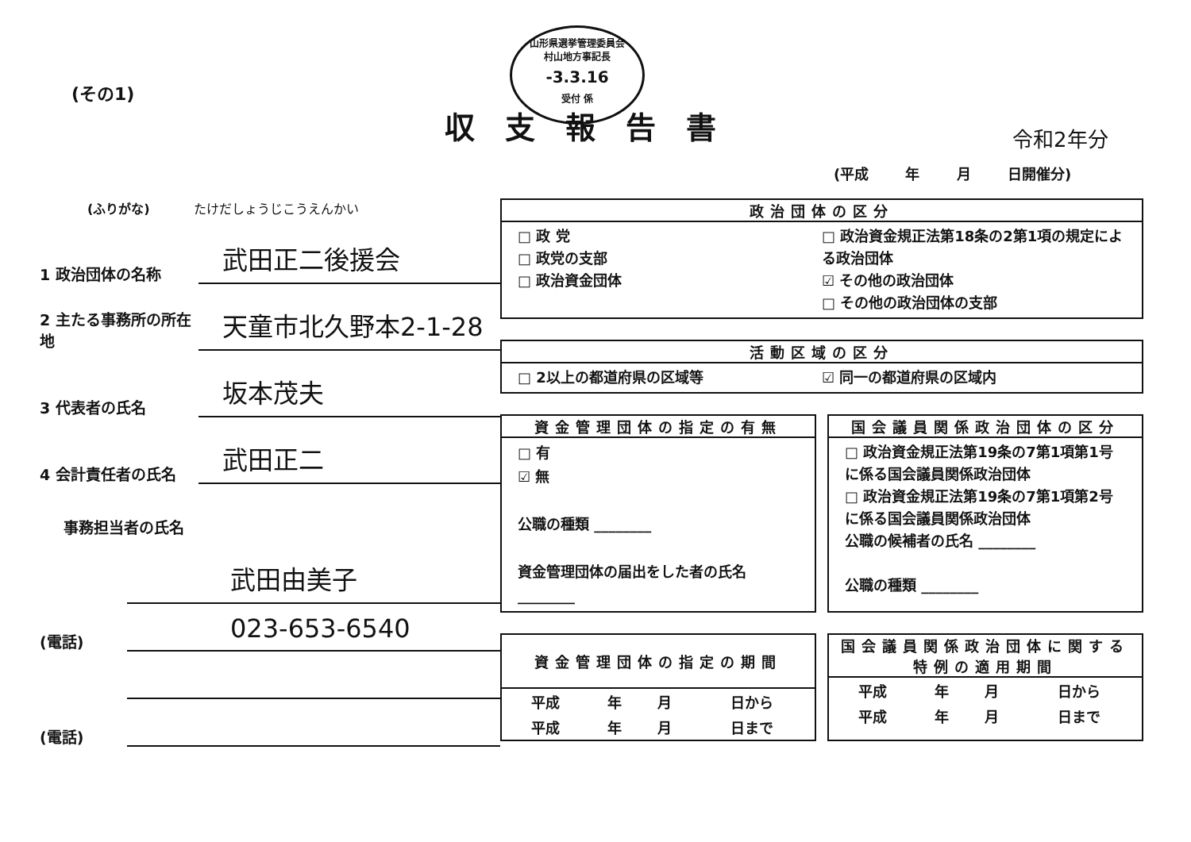(その1)
山形県選挙管理委員会
村山地方事記長
-3.3.16
受付 係
収支報告書 令和2年分
(平成 年 月 日開催分)
(ふりがな) たけだしょうじこうえんかい
1 政治団体の名称
武田正二後援会
2 主たる事務所の所在地
天童市北久野本2-1-28
3 代表者の氏名
坂本茂夫
4 会計責任者の氏名
武田正二
事務担当者の氏名
武田由美子
(電話)
023-653-6540
(電話)
政治団体の区分
□ 政 党
□ 政党の支部
□ 政治資金団体
□ 政治資金規正法第18条の2第1項の規定による政治団体
☑ その他の政治団体
□ その他の政治団体の支部
活動区域の区分
□ 2以上の都道府県の区域等 ☑ 同一の都道府県の区域内
資金管理団体の指定の有無
□ 有
☑ 無
公職の種類 ________
資金管理団体の届出をした者の氏名 ________
国会議員関係政治団体の区分
□ 政治資金規正法第19条の7第1項第1号に係る国会議員関係政治団体
□ 政治資金規正法第19条の7第1項第2号に係る国会議員関係政治団体
公職の候補者の氏名 ________
公職の種類 ________
資金管理団体の指定の期間
| 平成 | 年 | 月 | 日から |
| 平成 | 年 | 月 | 日まで |
国会議員関係政治団体に関する
特例の適用期間
| 平成 | 年 | 月 | 日から |
| 平成 | 年 | 月 | 日まで |